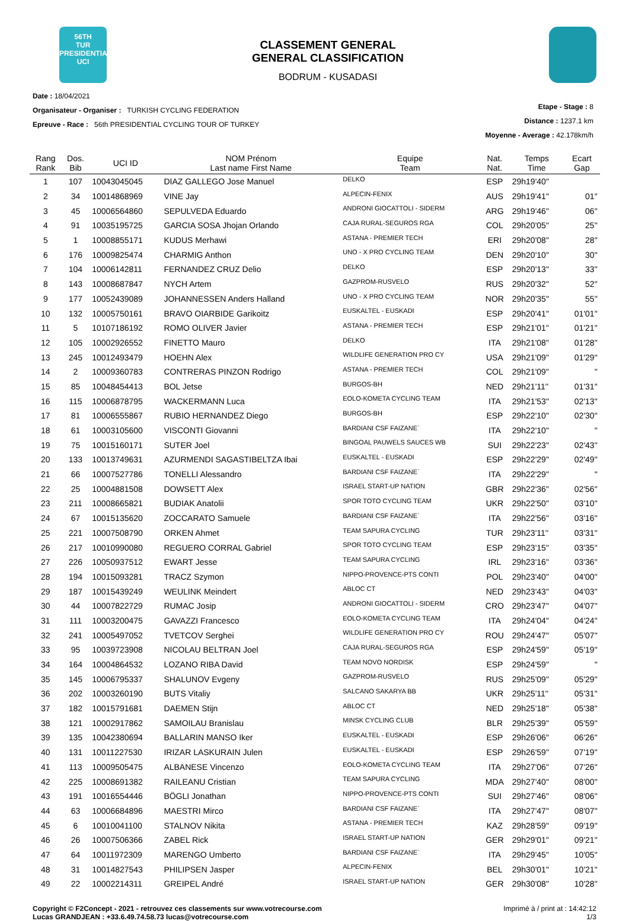56TH
TUR
PRESIDENTIAL
UCI
CLASSEMENT GENERAL
GENERAL CLASSIFICATION
BODRUM - KUSADASI
Date : 18/04/2021
Organisateur - Organiser : TURKISH CYCLING FEDERATION
Epreuve - Race : 56th PRESIDENTIAL CYCLING TOUR OF TURKEY
Etape - Stage : 8
Distance : 1237.1 km
Moyenne - Average : 42.178km/h
| Rang Rank | Dos. Bib | UCI ID | NOM Prénom Last name First Name | Equipe Team | Nat. Nat. | Temps Time | Ecart Gap |
| --- | --- | --- | --- | --- | --- | --- | --- |
| 1 | 107 | 10043045045 | DIAZ GALLEGO Jose Manuel | DELKO | ESP | 29h19'40'' | |
| 2 | 34 | 10014868969 | VINE Jay | ALPECIN-FENIX | AUS | 29h19'41'' | 01'' |
| 3 | 45 | 10006564860 | SEPULVEDA Eduardo | ANDRONI GIOCATTOLI - SIDERM | ARG | 29h19'46'' | 06'' |
| 4 | 91 | 10035195725 | GARCIA SOSA Jhojan Orlando | CAJA RURAL-SEGUROS RGA | COL | 29h20'05'' | 25'' |
| 5 | 1 | 10008855171 | KUDUS Merhawi | ASTANA - PREMIER TECH | ERI | 29h20'08'' | 28'' |
| 6 | 176 | 10009825474 | CHARMIG Anthon | UNO - X PRO CYCLING TEAM | DEN | 29h20'10'' | 30'' |
| 7 | 104 | 10006142811 | FERNANDEZ CRUZ Delio | DELKO | ESP | 29h20'13'' | 33'' |
| 8 | 143 | 10008687847 | NYCH Artem | GAZPROM-RUSVELO | RUS | 29h20'32'' | 52'' |
| 9 | 177 | 10052439089 | JOHANNESSEN Anders Halland | UNO - X PRO CYCLING TEAM | NOR | 29h20'35'' | 55'' |
| 10 | 132 | 10005750161 | BRAVO OIARBIDE Garikoitz | EUSKALTEL - EUSKADI | ESP | 29h20'41'' | 01'01'' |
| 11 | 5 | 10107186192 | ROMO OLIVER Javier | ASTANA - PREMIER TECH | ESP | 29h21'01'' | 01'21'' |
| 12 | 105 | 10002926552 | FINETTO Mauro | DELKO | ITA | 29h21'08'' | 01'28'' |
| 13 | 245 | 10012493479 | HOEHN Alex | WILDLIFE GENERATION PRO CY | USA | 29h21'09'' | 01'29'' |
| 14 | 2 | 10009360783 | CONTRERAS PINZON Rodrigo | ASTANA - PREMIER TECH | COL | 29h21'09'' | '' |
| 15 | 85 | 10048454413 | BOL Jetse | BURGOS-BH | NED | 29h21'11'' | 01'31'' |
| 16 | 115 | 10006878795 | WACKERMANN Luca | EOLO-KOMETA CYCLING TEAM | ITA | 29h21'53'' | 02'13'' |
| 17 | 81 | 10006555867 | RUBIO HERNANDEZ Diego | BURGOS-BH | ESP | 29h22'10'' | 02'30'' |
| 18 | 61 | 10003105600 | VISCONTI Giovanni | BARDIANI CSF FAIZANE` | ITA | 29h22'10'' | '' |
| 19 | 75 | 10015160171 | SUTER Joel | BINGOAL PAUWELS SAUCES WB | SUI | 29h22'23'' | 02'43'' |
| 20 | 133 | 10013749631 | AZURMENDI SAGASTIBELTZA Ibai | EUSKALTEL - EUSKADI | ESP | 29h22'29'' | 02'49'' |
| 21 | 66 | 10007527786 | TONELLI Alessandro | BARDIANI CSF FAIZANE` | ITA | 29h22'29'' | '' |
| 22 | 25 | 10004881508 | DOWSETT Alex | ISRAEL START-UP NATION | GBR | 29h22'36'' | 02'56'' |
| 23 | 211 | 10008665821 | BUDIAK Anatolii | SPOR TOTO CYCLING TEAM | UKR | 29h22'50'' | 03'10'' |
| 24 | 67 | 10015135620 | ZOCCARATO Samuele | BARDIANI CSF FAIZANE` | ITA | 29h22'56'' | 03'16'' |
| 25 | 221 | 10007508790 | ORKEN Ahmet | TEAM SAPURA CYCLING | TUR | 29h23'11'' | 03'31'' |
| 26 | 217 | 10010990080 | REGUERO CORRAL Gabriel | SPOR TOTO CYCLING TEAM | ESP | 29h23'15'' | 03'35'' |
| 27 | 226 | 10050937512 | EWART Jesse | TEAM SAPURA CYCLING | IRL | 29h23'16'' | 03'36'' |
| 28 | 194 | 10015093281 | TRACZ Szymon | NIPPO-PROVENCE-PTS CONTI | POL | 29h23'40'' | 04'00'' |
| 29 | 187 | 10015439249 | WEULINK Meindert | ABLOC CT | NED | 29h23'43'' | 04'03'' |
| 30 | 44 | 10007822729 | RUMAC Josip | ANDRONI GIOCATTOLI - SIDERM | CRO | 29h23'47'' | 04'07'' |
| 31 | 111 | 10003200475 | GAVAZZI Francesco | EOLO-KOMETA CYCLING TEAM | ITA | 29h24'04'' | 04'24'' |
| 32 | 241 | 10005497052 | TVETCOV Serghei | WILDLIFE GENERATION PRO CY | ROU | 29h24'47'' | 05'07'' |
| 33 | 95 | 10039723908 | NICOLAU BELTRAN Joel | CAJA RURAL-SEGUROS RGA | ESP | 29h24'59'' | 05'19'' |
| 34 | 164 | 10004864532 | LOZANO RIBA David | TEAM NOVO NORDISK | ESP | 29h24'59'' | '' |
| 35 | 145 | 10006795337 | SHALUNOV Evgeny | GAZPROM-RUSVELO | RUS | 29h25'09'' | 05'29'' |
| 36 | 202 | 10003260190 | BUTS Vitaliy | SALCANO SAKARYA BB | UKR | 29h25'11'' | 05'31'' |
| 37 | 182 | 10015791681 | DAEMEN Stijn | ABLOC CT | NED | 29h25'18'' | 05'38'' |
| 38 | 121 | 10002917862 | SAMOILAU Branislau | MINSK CYCLING CLUB | BLR | 29h25'39'' | 05'59'' |
| 39 | 135 | 10042380694 | BALLARIN MANSO Iker | EUSKALTEL - EUSKADI | ESP | 29h26'06'' | 06'26'' |
| 40 | 131 | 10011227530 | IRIZAR LASKURAIN Julen | EUSKALTEL - EUSKADI | ESP | 29h26'59'' | 07'19'' |
| 41 | 113 | 10009505475 | ALBANESE Vincenzo | EOLO-KOMETA CYCLING TEAM | ITA | 29h27'06'' | 07'26'' |
| 42 | 225 | 10008691382 | RAILEANU Cristian | TEAM SAPURA CYCLING | MDA | 29h27'40'' | 08'00'' |
| 43 | 191 | 10016554446 | BÖGLI Jonathan | NIPPO-PROVENCE-PTS CONTI | SUI | 29h27'46'' | 08'06'' |
| 44 | 63 | 10006684896 | MAESTRI Mirco | BARDIANI CSF FAIZANE` | ITA | 29h27'47'' | 08'07'' |
| 45 | 6 | 10010041100 | STALNOV Nikita | ASTANA - PREMIER TECH | KAZ | 29h28'59'' | 09'19'' |
| 46 | 26 | 10007506366 | ZABEL Rick | ISRAEL START-UP NATION | GER | 29h29'01'' | 09'21'' |
| 47 | 64 | 10011972309 | MARENGO Umberto | BARDIANI CSF FAIZANE` | ITA | 29h29'45'' | 10'05'' |
| 48 | 31 | 10014827543 | PHILIPSEN Jasper | ALPECIN-FENIX | BEL | 29h30'01'' | 10'21'' |
| 49 | 22 | 10002214311 | GREIPEL André | ISRAEL START-UP NATION | GER | 29h30'08'' | 10'28'' |
Copyright © F2Concept - 2021 - retrouvez ces classements sur www.votrecourse.com
Lucas GRANDJEAN : +33.6.49.74.58.73 lucas@votrecourse.com
Imprimé à / print at : 14:42:12
1/3